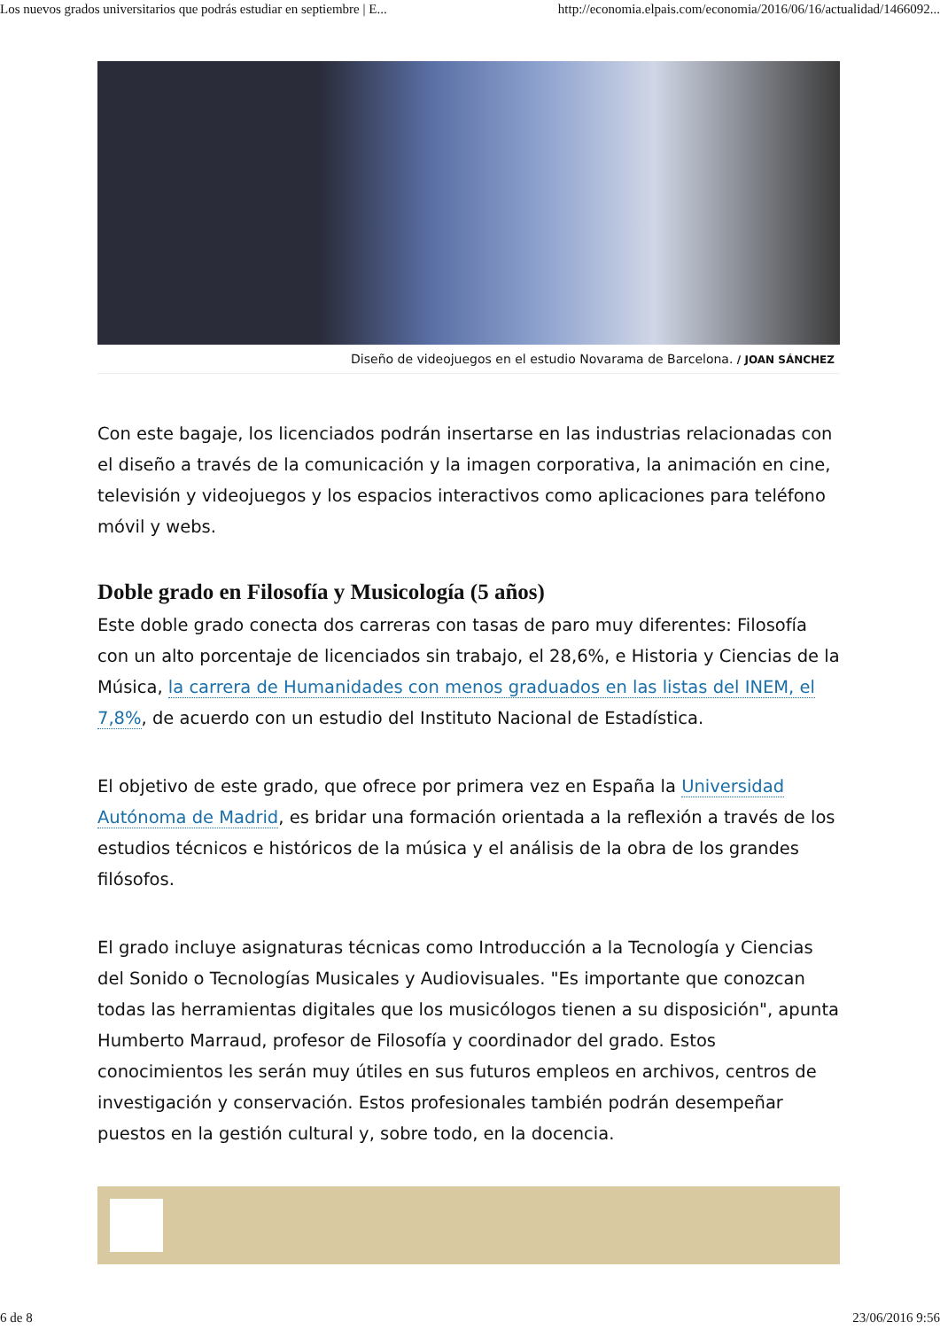Los nuevos grados universitarios que podrás estudiar en septiembre | E... http://economia.elpais.com/economia/2016/06/16/actualidad/1466092...
Diseño de videojuegos en el estudio Novarama de Barcelona. / JOAN SÁNCHEZ
Con este bagaje, los licenciados podrán insertarse en las industrias relacionadas con el diseño a través de la comunicación y la imagen corporativa, la animación en cine, televisión y videojuegos y los espacios interactivos como aplicaciones para teléfono móvil y webs.
Doble grado en Filosofía y Musicología (5 años)
Este doble grado conecta dos carreras con tasas de paro muy diferentes: Filosofía con un alto porcentaje de licenciados sin trabajo, el 28,6%, e Historia y Ciencias de la Música, la carrera de Humanidades con menos graduados en las listas del INEM, el 7,8%, de acuerdo con un estudio del Instituto Nacional de Estadística.
El objetivo de este grado, que ofrece por primera vez en España la Universidad Autónoma de Madrid, es bridar una formación orientada a la reflexión a través de los estudios técnicos e históricos de la música y el análisis de la obra de los grandes filósofos.
El grado incluye asignaturas técnicas como Introducción a la Tecnología y Ciencias del Sonido o Tecnologías Musicales y Audiovisuales. "Es importante que conozcan todas las herramientas digitales que los musicólogos tienen a su disposición", apunta Humberto Marraud, profesor de Filosofía y coordinador del grado. Estos conocimientos les serán muy útiles en sus futuros empleos en archivos, centros de investigación y conservación. Estos profesionales también podrán desempeñar puestos en la gestión cultural y, sobre todo, en la docencia.
6 de 8 23/06/2016 9:56